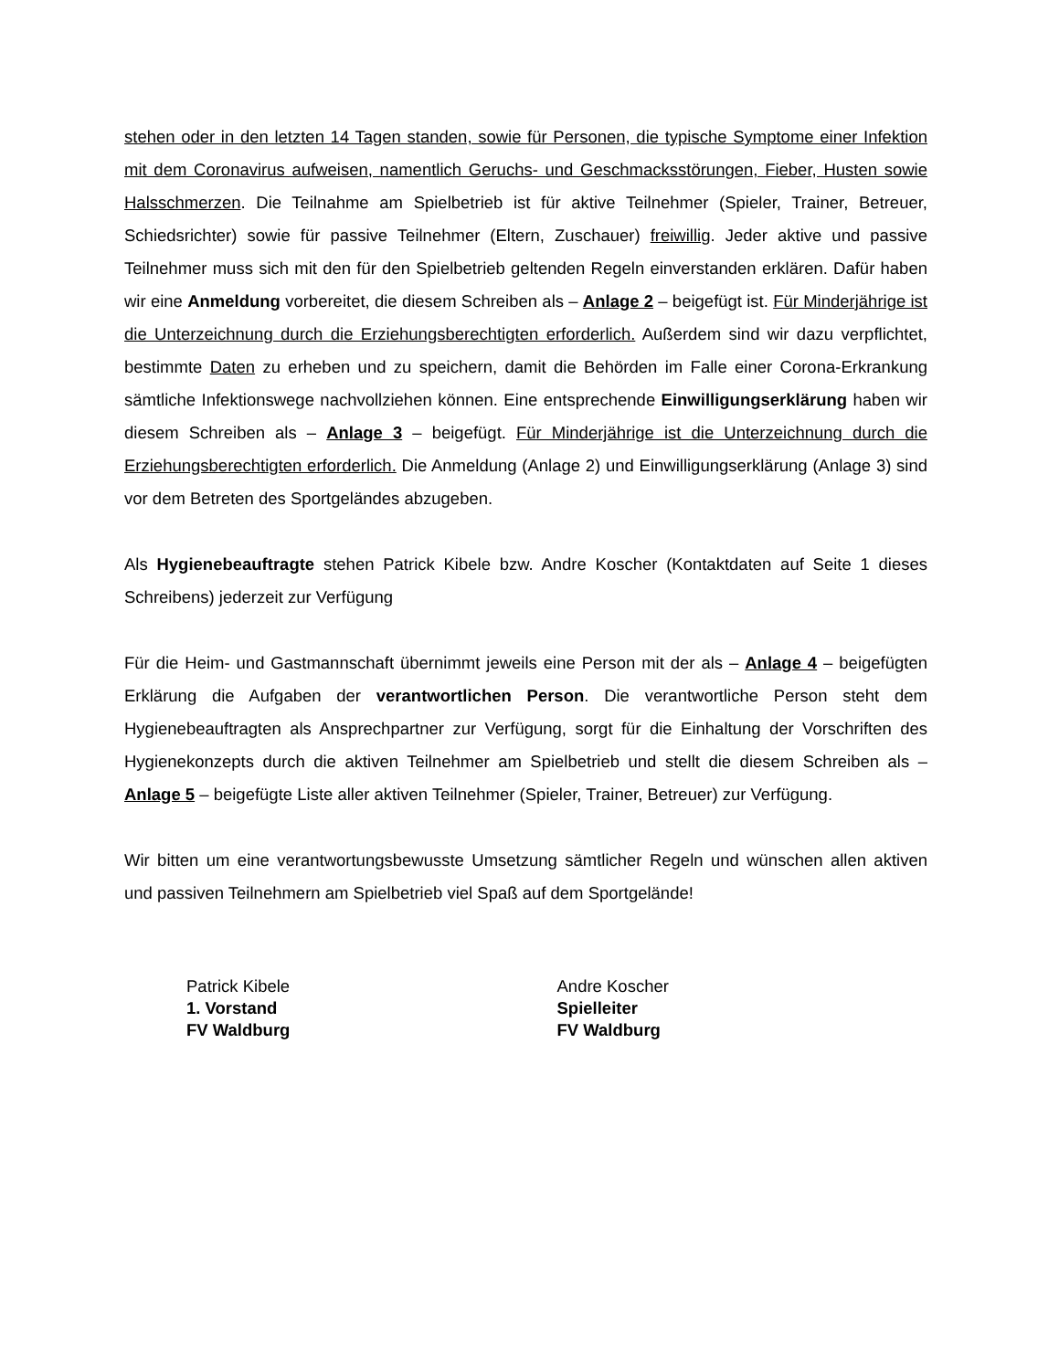stehen oder in den letzten 14 Tagen standen, sowie für Personen, die typische Symptome einer Infektion mit dem Coronavirus aufweisen, namentlich Geruchs- und Geschmacksstörungen, Fieber, Husten sowie Halsschmerzen. Die Teilnahme am Spielbetrieb ist für aktive Teilnehmer (Spieler, Trainer, Betreuer, Schiedsrichter) sowie für passive Teilnehmer (Eltern, Zuschauer) freiwillig. Jeder aktive und passive Teilnehmer muss sich mit den für den Spielbetrieb geltenden Regeln einverstanden erklären. Dafür haben wir eine Anmeldung vorbereitet, die diesem Schreiben als – Anlage 2 – beigefügt ist. Für Minderjährige ist die Unterzeichnung durch die Erziehungsberechtigten erforderlich. Außerdem sind wir dazu verpflichtet, bestimmte Daten zu erheben und zu speichern, damit die Behörden im Falle einer Corona-Erkrankung sämtliche Infektionswege nachvollziehen können. Eine entsprechende Einwilligungserklärung haben wir diesem Schreiben als – Anlage 3 – beigefügt. Für Minderjährige ist die Unterzeichnung durch die Erziehungsberechtigten erforderlich. Die Anmeldung (Anlage 2) und Einwilligungserklärung (Anlage 3) sind vor dem Betreten des Sportgeländes abzugeben.
Als Hygienebeauftragte stehen Patrick Kibele bzw. Andre Koscher (Kontaktdaten auf Seite 1 dieses Schreibens) jederzeit zur Verfügung
Für die Heim- und Gastmannschaft übernimmt jeweils eine Person mit der als – Anlage 4 – beigefügten Erklärung die Aufgaben der verantwortlichen Person. Die verantwortliche Person steht dem Hygienebeauftragten als Ansprechpartner zur Verfügung, sorgt für die Einhaltung der Vorschriften des Hygienekonzepts durch die aktiven Teilnehmer am Spielbetrieb und stellt die diesem Schreiben als – Anlage 5 – beigefügte Liste aller aktiven Teilnehmer (Spieler, Trainer, Betreuer) zur Verfügung.
Wir bitten um eine verantwortungsbewusste Umsetzung sämtlicher Regeln und wünschen allen aktiven und passiven Teilnehmern am Spielbetrieb viel Spaß auf dem Sportgelände!
Patrick Kibele
1. Vorstand
FV Waldburg
Andre Koscher
Spielleiter
FV Waldburg